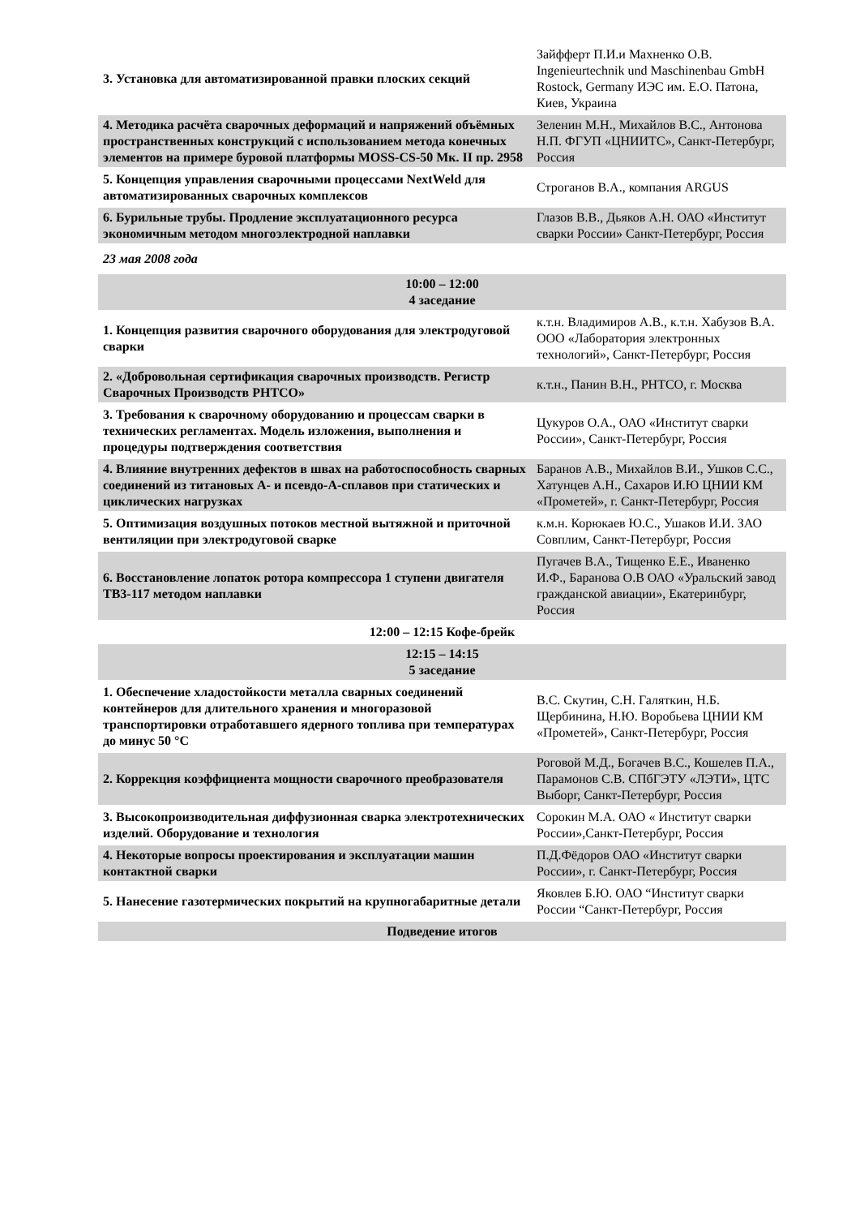| 3. Установка для автоматизированной правки плоских секций | Зайфферт П.И.и Махненко О.В. Ingenieurtechnik und Maschinenbau GmbH Rostock, Germany ИЭС им. Е.О. Патона, Киев, Украина |
| 4. Методика расчёта сварочных деформаций и напряжений объёмных пространственных конструкций с использованием метода конечных элементов на примере буровой платформы MOSS-CS-50 Мк. II пр. 2958 | Зеленин М.Н., Михайлов В.С., Антонова Н.П. ФГУП «ЦНИИТС», Санкт-Петербург, Россия |
| 5. Концепция управления сварочными процессами NextWeld для автоматизированных сварочных комплексов | Строганов В.А., компания ARGUS |
| 6. Бурильные трубы. Продление эксплуатационного ресурса экономичным методом многоэлектродной наплавки | Глазов В.В., Дьяков А.Н. ОАО «Институт сварки России» Санкт-Петербург, Россия |
| 23 мая 2008 года | |
| 10:00 – 12:00 4 заседание | |
| 1. Концепция развития сварочного оборудования для электродуговой сварки | к.т.н. Владимиров А.В., к.т.н. Хабузов В.А. ООО «Лаборатория электронных технологий», Санкт-Петербург, Россия |
| 2. «Добровольная сертификация сварочных производств. Регистр Сварочных Производств РНТСО» | к.т.н., Панин В.Н., РНТСО, г. Москва |
| 3. Требования к сварочному оборудованию и процессам сварки в технических регламентах. Модель изложения, выполнения и процедуры подтверждения соответствия | Цукуров О.А., ОАО «Институт сварки России», Санкт-Петербург, Россия |
| 4. Влияние внутренних дефектов в швах на работоспособность сварных соединений из титановых А- и псевдо-А-сплавов при статических и циклических нагрузках | Баранов А.В., Михайлов В.И., Ушков С.С., Хатунцев А.Н., Сахаров И.Ю ЦНИИ КМ «Прометей», г. Санкт-Петербург, Россия |
| 5. Оптимизация воздушных потоков местной вытяжной и приточной вентиляции при электродуговой сварке | к.м.н. Корюкаев Ю.С., Ушаков И.И. ЗАО Совплим, Санкт-Петербург, Россия |
| 6. Восстановление лопаток ротора компрессора 1 ступени двигателя ТВ3-117 методом наплавки | Пугачев В.А., Тищенко Е.Е., Иваненко И.Ф., Баранова О.В ОАО «Уральский завод гражданской авиации», Екатеринбург, Россия |
| 12:00 – 12:15 Кофе-брейк | |
| 12:15 – 14:15 5 заседание | |
| 1. Обеспечение хладостойкости металла сварных соединений контейнеров для длительного хранения и многоразовой транспортировки отработавшего ядерного топлива при температурах до минус 50 °С | В.С. Скутин, С.Н. Галяткин, Н.Б. Щербинина, Н.Ю. Воробьева ЦНИИ КМ «Прометей», Санкт-Петербург, Россия |
| 2. Коррекция коэффициента мощности сварочного преобразователя | Роговой М.Д., Богачев В.С., Кошелев П.А., Парамонов С.В. СПбГЭТУ «ЛЭТИ», ЦТС Выборг, Санкт-Петербург, Россия |
| 3. Высокопроизводительная диффузионная сварка электротехнических изделий. Оборудование и технология | Сорокин М.А. ОАО « Институт сварки России»,Санкт-Петербург, Россия |
| 4. Некоторые вопросы проектирования и эксплуатации машин контактной сварки | П.Д.Фёдоров ОАО «Институт сварки России», г. Санкт-Петербург, Россия |
| 5. Нанесение газотермических покрытий на крупногабаритные детали | Яковлев Б.Ю. ОАО “Институт сварки России “Санкт-Петербург, Россия |
| Подведение итогов | |